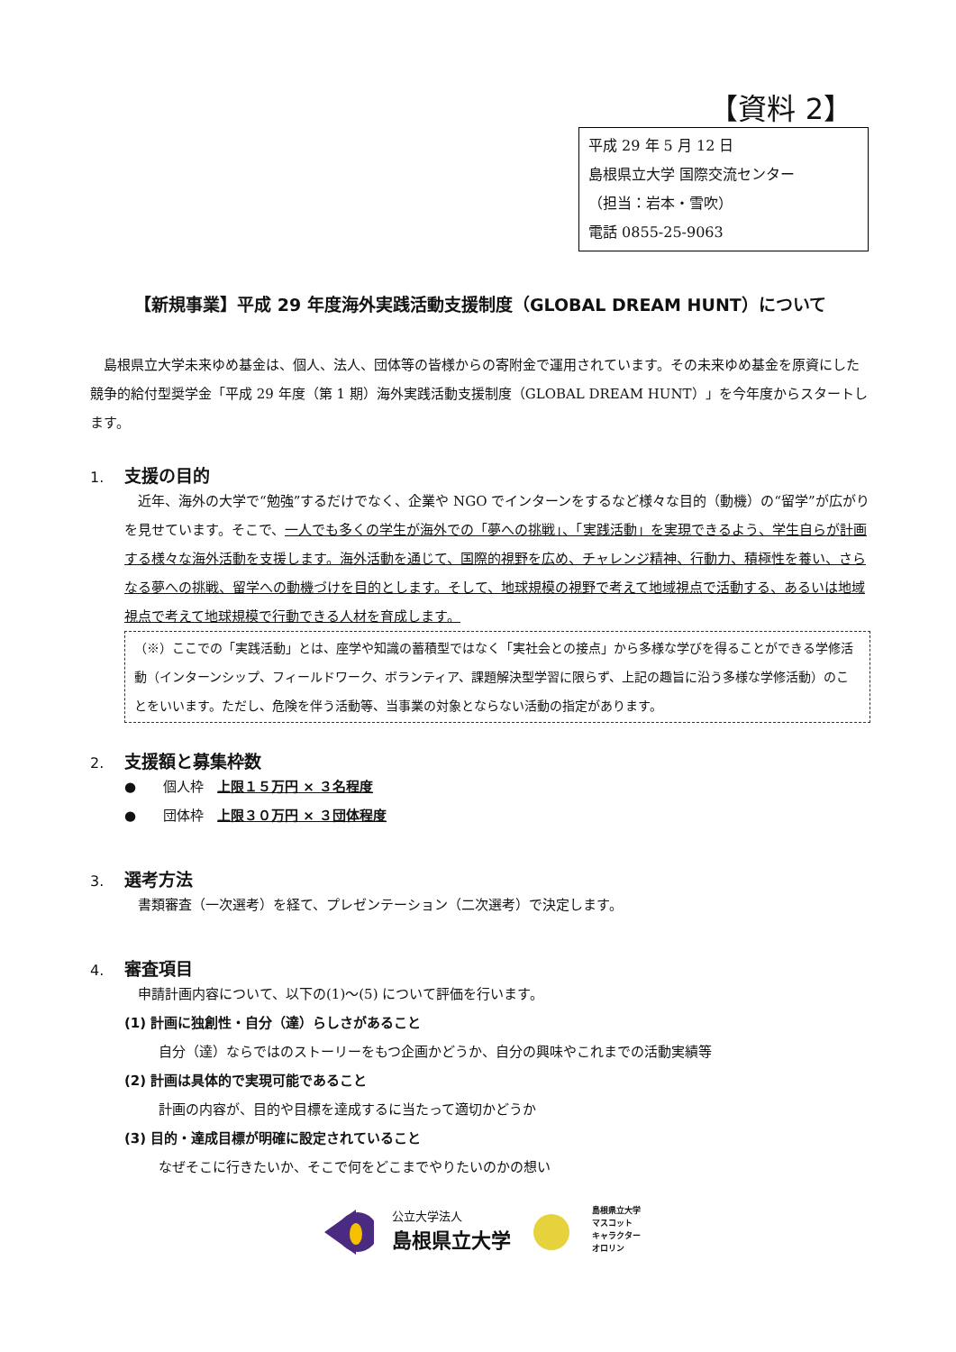【資料 2】
平成 29 年 5 月 12 日
島根県立大学 国際交流センター
（担当：岩本・雪吹）
電話 0855-25-9063
【新規事業】平成 29 年度海外実践活動支援制度（GLOBAL DREAM HUNT）について
　島根県立大学未来ゆめ基金は、個人、法人、団体等の皆様からの寄附金で運用されています。その未来ゆめ基金を原資にした競争的給付型奨学金「平成 29 年度（第 1 期）海外実践活動支援制度（GLOBAL DREAM HUNT）」を今年度からスタートします。
1. 支援の目的
　近年、海外の大学で“勉強”するだけでなく、企業や NGO でインターンをするなど様々な目的（動機）の“留学”が広がりを見せています。そこで、一人でも多くの学生が海外での「夢への挑戦」、「実践活動」を実現できるよう、学生自らが計画する様々な海外活動を支援します。海外活動を通じて、国際的視野を広め、チャレンジ精神、行動力、積極性を養い、さらなる夢への挑戦、留学への動機づけを目的とします。そして、地球規模の視野で考えて地域視点で活動する、あるいは地域視点で考えて地球規模で行動できる人材を育成します。
（※）ここでの「実践活動」とは、座学や知識の蓄積型ではなく「実社会との接点」から多様な学びを得ることができる学修活動（インターンシップ、フィールドワーク、ボランティア、課題解決型学習に限らず、上記の趣旨に沿う多様な学修活動）のことをいいます。ただし、危険を伴う活動等、当事業の対象とならない活動の指定があります。
2. 支援額と募集枠数
●　　個人枠　上限１５万円 × ３名程度
●　　団体枠　上限３０万円 × ３団体程度
3. 選考方法
　書類審査（一次選考）を経て、プレゼンテーション（二次選考）で決定します。
4. 審査項目
　申請計画内容について、以下の(1)～(5) について評価を行います。
(1) 計画に独創性・自分（達）らしさがあること
自分（達）ならではのストーリーをもつ企画かどうか、自分の興味やこれまでの活動実績等
(2) 計画は具体的で実現可能であること
計画の内容が、目的や目標を達成するに当たって適切かどうか
(3) 目的・達成目標が明確に設定されていること
なぜそこに行きたいか、そこで何をどこまでやりたいのかの想い
公立大学法人
島根県立大学
島根県立大学
マスコット
キャラクター
オロリン